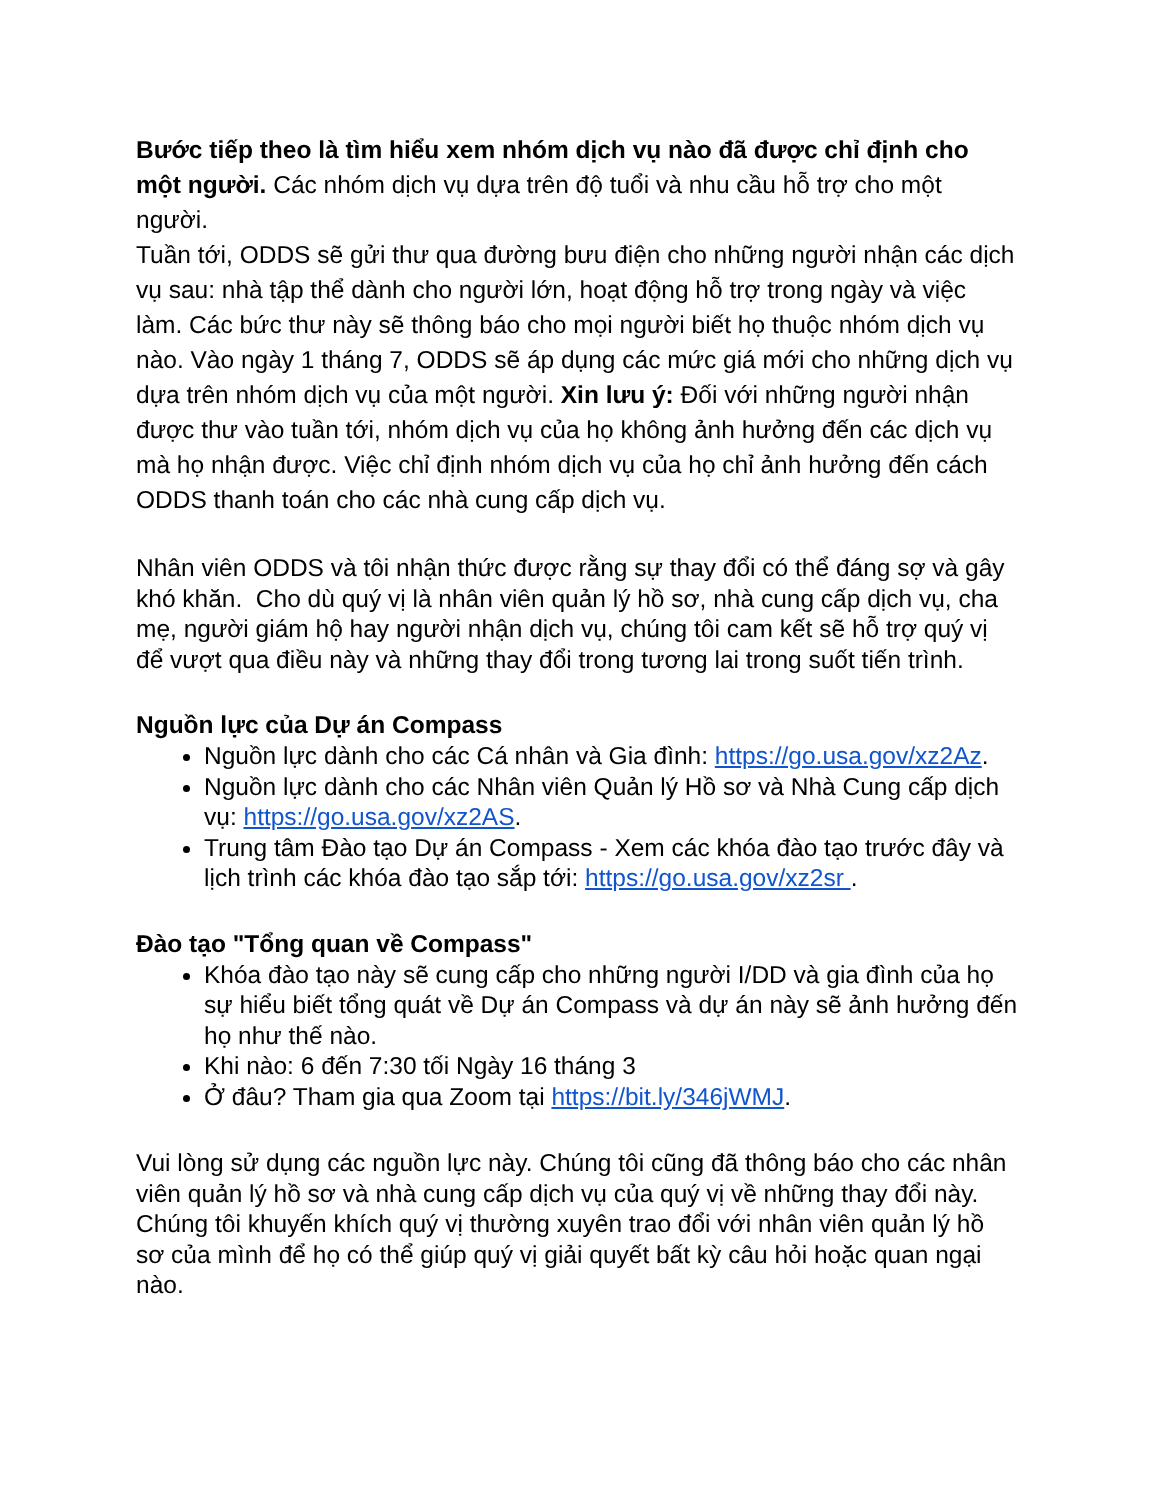Bước tiếp theo là tìm hiểu xem nhóm dịch vụ nào đã được chỉ định cho một người. Các nhóm dịch vụ dựa trên độ tuổi và nhu cầu hỗ trợ cho một người.
Tuần tới, ODDS sẽ gửi thư qua đường bưu điện cho những người nhận các dịch vụ sau: nhà tập thể dành cho người lớn, hoạt động hỗ trợ trong ngày và việc làm. Các bức thư này sẽ thông báo cho mọi người biết họ thuộc nhóm dịch vụ nào. Vào ngày 1 tháng 7, ODDS sẽ áp dụng các mức giá mới cho những dịch vụ dựa trên nhóm dịch vụ của một người. Xin lưu ý: Đối với những người nhận được thư vào tuần tới, nhóm dịch vụ của họ không ảnh hưởng đến các dịch vụ mà họ nhận được. Việc chỉ định nhóm dịch vụ của họ chỉ ảnh hưởng đến cách ODDS thanh toán cho các nhà cung cấp dịch vụ.
Nhân viên ODDS và tôi nhận thức được rằng sự thay đổi có thể đáng sợ và gây khó khăn. Cho dù quý vị là nhân viên quản lý hồ sơ, nhà cung cấp dịch vụ, cha mẹ, người giám hộ hay người nhận dịch vụ, chúng tôi cam kết sẽ hỗ trợ quý vị để vượt qua điều này và những thay đổi trong tương lai trong suốt tiến trình.
Nguồn lực của Dự án Compass
Nguồn lực dành cho các Cá nhân và Gia đình: https://go.usa.gov/xz2Az.
Nguồn lực dành cho các Nhân viên Quản lý Hồ sơ và Nhà Cung cấp dịch vụ: https://go.usa.gov/xz2AS.
Trung tâm Đào tạo Dự án Compass - Xem các khóa đào tạo trước đây và lịch trình các khóa đào tạo sắp tới: https://go.usa.gov/xz2sr .
Đào tạo "Tổng quan về Compass"
Khóa đào tạo này sẽ cung cấp cho những người I/DD và gia đình của họ sự hiểu biết tổng quát về Dự án Compass và dự án này sẽ ảnh hưởng đến họ như thế nào.
Khi nào: 6 đến 7:30 tối Ngày 16 tháng 3
Ở đâu? Tham gia qua Zoom tại https://bit.ly/346jWMJ.
Vui lòng sử dụng các nguồn lực này. Chúng tôi cũng đã thông báo cho các nhân viên quản lý hồ sơ và nhà cung cấp dịch vụ của quý vị về những thay đổi này. Chúng tôi khuyến khích quý vị thường xuyên trao đổi với nhân viên quản lý hồ sơ của mình để họ có thể giúp quý vị giải quyết bất kỳ câu hỏi hoặc quan ngại nào.